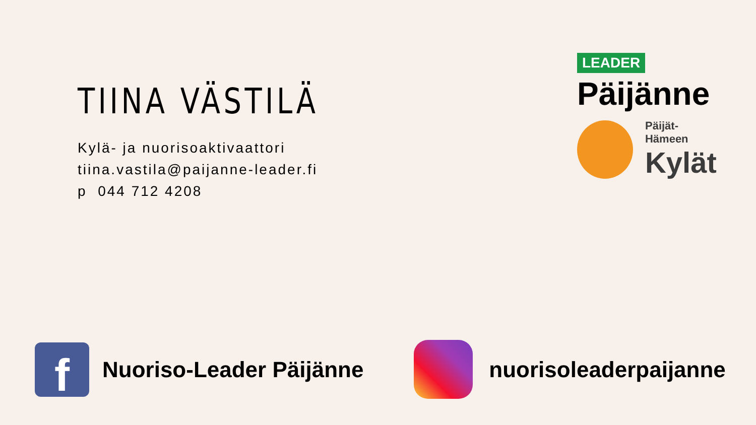TIINA VÄSTILÄ
Kylä- ja nuorisoaktivaattori
tiina.vastila@paijanne-leader.fi
p 044 712 4208
LEADER
Päijänne
Päijät-Hämeen
Kylät
f
Nuoriso-Leader Päijänne nuorisoleaderpaijanne